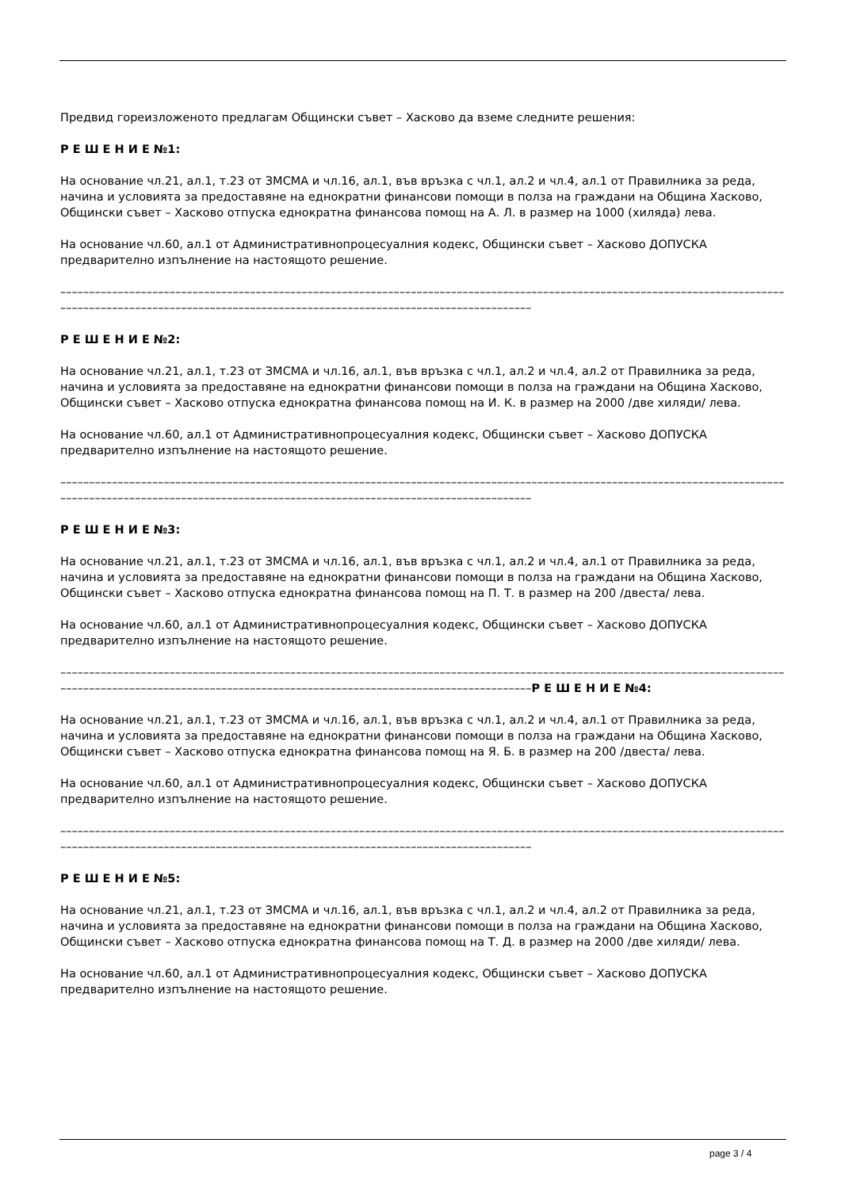Предвид гореизложеното предлагам Общински съвет – Хасково да вземе следните решения:
Р Е Ш Е Н И Е №1:
На основание чл.21, ал.1, т.23 от ЗМСМА и чл.16, ал.1, във връзка с чл.1, ал.2 и чл.4, ал.1 от Правилника за реда, начина и условията за предоставяне на еднократни финансови помощи в полза на граждани на Община Хасково, Общински съвет – Хасково отпуска еднократна финансова помощ на А. Л. в размер на 1000 (хиляда) лева.
На основание чл.60, ал.1 от Административнопроцесуалния кодекс, Общински съвет – Хасково ДОПУСКА предварително изпълнение на настоящото решение.
––––––––––––––––––––––––––––––––––––––––––––––––––––––––––––––––––––––––––––––––––––––––––––––––––––––––––––––––––––––––––––––––––––––––––––––––––––––––––––––––––––––––––––––––––––––––––––––––––––––––––––––––
Р Е Ш Е Н И Е №2:
На основание чл.21, ал.1, т.23 от ЗМСМА и чл.16, ал.1, във връзка с чл.1, ал.2 и чл.4, ал.2 от Правилника за реда, начина и условията за предоставяне на еднократни финансови помощи в полза на граждани на Община Хасково, Общински съвет – Хасково отпуска еднократна финансова помощ на И. К. в размер на 2000 /две хиляди/ лева.
На основание чл.60, ал.1 от Административнопроцесуалния кодекс, Общински съвет – Хасково ДОПУСКА предварително изпълнение на настоящото решение.
––––––––––––––––––––––––––––––––––––––––––––––––––––––––––––––––––––––––––––––––––––––––––––––––––––––––––––––––––––––––––––––––––––––––––––––––––––––––––––––––––––––––––––––––––––––––––––––––––––––––––––––––
Р Е Ш Е Н И Е №3:
На основание чл.21, ал.1, т.23 от ЗМСМА и чл.16, ал.1, във връзка с чл.1, ал.2 и чл.4, ал.1 от Правилника за реда, начина и условията за предоставяне на еднократни финансови помощи в полза на граждани на Община Хасково, Общински съвет – Хасково отпуска еднократна финансова помощ на П. Т. в размер на 200 /двеста/ лева.
На основание чл.60, ал.1 от Административнопроцесуалния кодекс, Общински съвет – Хасково ДОПУСКА предварително изпълнение на настоящото решение.
––––––––––––––––––––––––––––––––––––––––––––––––––––––––––––––––––––––––––––––––––––––––––––––––––––––––––––––––––––––––––––––––––––––––––––––––––––––––––––––––––––––––––––––––––––––––––––––––––––––––––––––––Р Е Ш Е Н И Е №4:
На основание чл.21, ал.1, т.23 от ЗМСМА и чл.16, ал.1, във връзка с чл.1, ал.2 и чл.4, ал.1 от Правилника за реда, начина и условията за предоставяне на еднократни финансови помощи в полза на граждани на Община Хасково, Общински съвет – Хасково отпуска еднократна финансова помощ на Я. Б. в размер на 200 /двеста/ лева.
На основание чл.60, ал.1 от Административнопроцесуалния кодекс, Общински съвет – Хасково ДОПУСКА предварително изпълнение на настоящото решение.
––––––––––––––––––––––––––––––––––––––––––––––––––––––––––––––––––––––––––––––––––––––––––––––––––––––––––––––––––––––––––––––––––––––––––––––––––––––––––––––––––––––––––––––––––––––––––––––––––––––––––––––––
Р Е Ш Е Н И Е №5:
На основание чл.21, ал.1, т.23 от ЗМСМА и чл.16, ал.1, във връзка с чл.1, ал.2 и чл.4, ал.2 от Правилника за реда, начина и условията за предоставяне на еднократни финансови помощи в полза на граждани на Община Хасково, Общински съвет – Хасково отпуска еднократна финансова помощ на Т. Д. в размер на 2000 /две хиляди/ лева.
На основание чл.60, ал.1 от Административнопроцесуалния кодекс, Общински съвет – Хасково ДОПУСКА предварително изпълнение на настоящото решение.
page 3 / 4